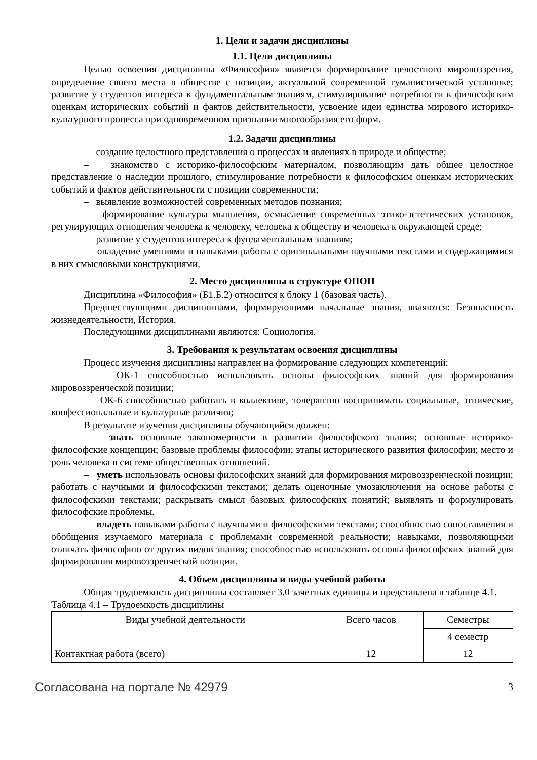1. Цели и задачи дисциплины
1.1. Цели дисциплины
Целью освоения дисциплины «Философия» является формирование целостного мировоззрения, определение своего места в обществе с позиции, актуальной современной гуманистической установке; развитие у студентов интереса к фундаментальным знаниям, стимулирование потребности к философским оценкам исторических событий и фактов действительности, усвоение идеи единства мирового историко-культурного процесса при одновременном признании многообразия его форм.
1.2. Задачи дисциплины
– создание целостного представления о процессах и явлениях в природе и обществе;
– знакомство с историко-философским материалом, позволяющим дать общее целостное представление о наследии прошлого, стимулирование потребности к философским оценкам исторических событий и фактов действительности с позиции современности;
– выявление возможностей современных методов познания;
– формирование культуры мышления, осмысление современных этико-эстетических установок, регулирующих отношения человека к человеку, человека к обществу и человека к окружающей среде;
– развитие у студентов интереса к фундаментальным знаниям;
– овладение умениями и навыками работы с оригинальными научными текстами и содержащимися в них смысловыми конструкциями.
2. Место дисциплины в структуре ОПОП
Дисциплина «Философия» (Б1.Б.2) относится к блоку 1 (базовая часть).
Предшествующими дисциплинами, формирующими начальные знания, являются: Безопасность жизнедеятельности, История.
Последующими дисциплинами являются: Социология.
3. Требования к результатам освоения дисциплины
Процесс изучения дисциплины направлен на формирование следующих компетенций:
– ОК-1 способностью использовать основы философских знаний для формирования мировоззренческой позиции;
– ОК-6 способностью работать в коллективе, толерантно воспринимать социальные, этнические, конфессиональные и культурные различия;
В результате изучения дисциплины обучающийся должен:
– знать основные закономерности в развитии философского знания; основные историко-философские концепции; базовые проблемы философии; этапы исторического развития философии; место и роль человека в системе общественных отношений.
– уметь использовать основы философских знаний для формирования мировоззренческой позиции; работать с научными и философскими текстами; делать оценочные умозаключения на основе работы с философскими текстами; раскрывать смысл базовых философских понятий; выявлять и формулировать философские проблемы.
– владеть навыками работы с научными и философскими текстами; способностью сопоставления и обобщения изучаемого материала с проблемами современной реальности; навыками, позволяющими отличать философию от других видов знания; способностью использовать основы философских знаний для формирования мировоззренческой позиции.
4. Объем дисциплины и виды учебной работы
Общая трудоемкость дисциплины составляет 3.0 зачетных единицы и представлена в таблице 4.1.
Таблица 4.1 – Трудоемкость дисциплины
| Виды учебной деятельности | Всего часов | Семестры |
| | | 4 семестр |
| Контактная работа (всего) | 12 | 12 |
Согласована на портале № 42979 3